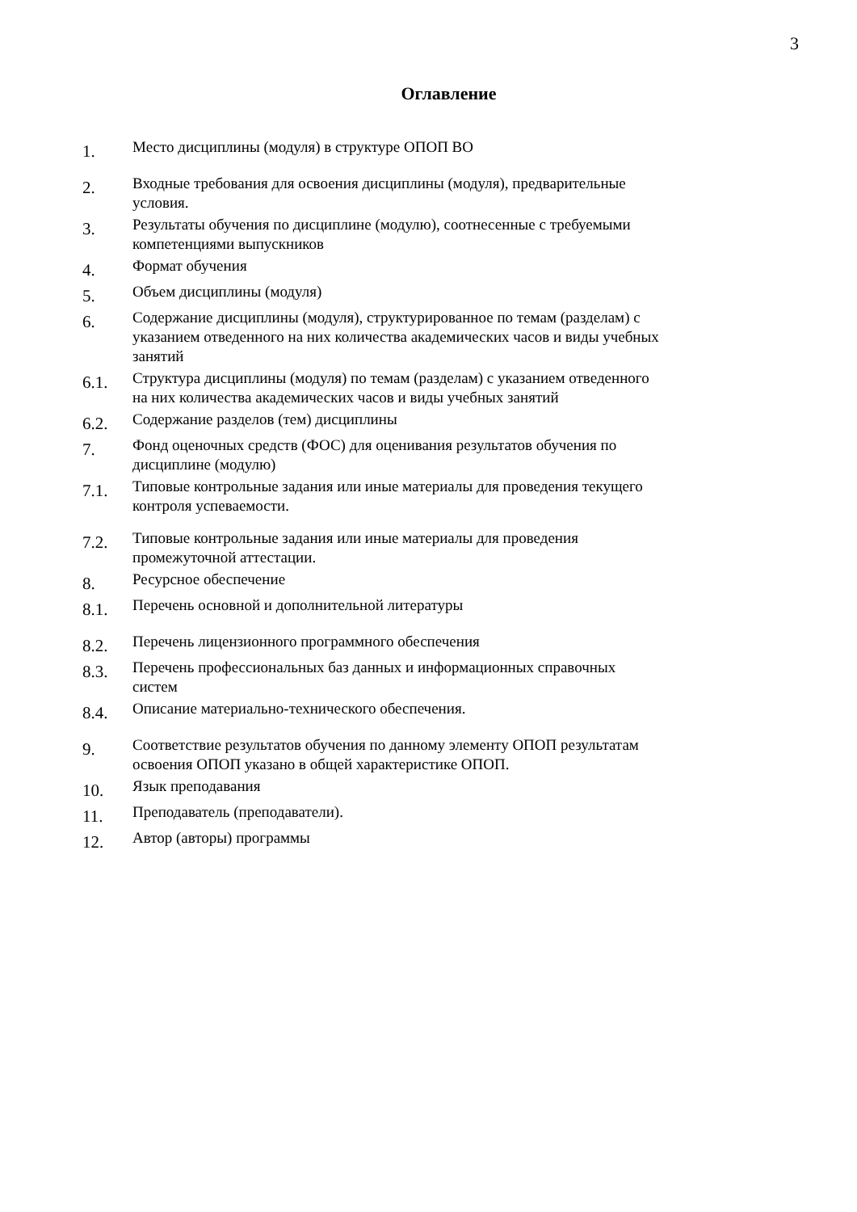3
Оглавление
1.
Место дисциплины (модуля) в структуре ОПОП ВО
2.
Входные требования для освоения дисциплины (модуля), предварительные условия.
3.
Результаты обучения по дисциплине (модулю), соотнесенные с требуемыми компетенциями выпускников
4.
Формат обучения
5.
Объем дисциплины (модуля)
6.
Содержание дисциплины (модуля), структурированное по темам (разделам) с указанием отведенного на них количества академических часов и виды учебных занятий
6.1.
Структура дисциплины (модуля) по темам (разделам) с указанием отведенного на них количества академических часов и виды учебных занятий
6.2.
Содержание разделов (тем) дисциплины
7.
Фонд оценочных средств (ФОС) для оценивания результатов обучения по дисциплине (модулю)
7.1.
Типовые контрольные задания или иные материалы для проведения текущего контроля успеваемости.
7.2.
Типовые контрольные задания или иные материалы для проведения промежуточной аттестации.
8.
Ресурсное обеспечение
8.1.
Перечень основной и дополнительной литературы
8.2.
Перечень лицензионного программного обеспечения
8.3.
Перечень профессиональных баз данных и информационных справочных систем
8.4.
Описание материально-технического обеспечения.
9.
Соответствие результатов обучения по данному элементу ОПОП результатам освоения ОПОП указано в общей характеристике ОПОП.
10.
Язык преподавания
11.
Преподаватель (преподаватели).
12.
Автор (авторы) программы